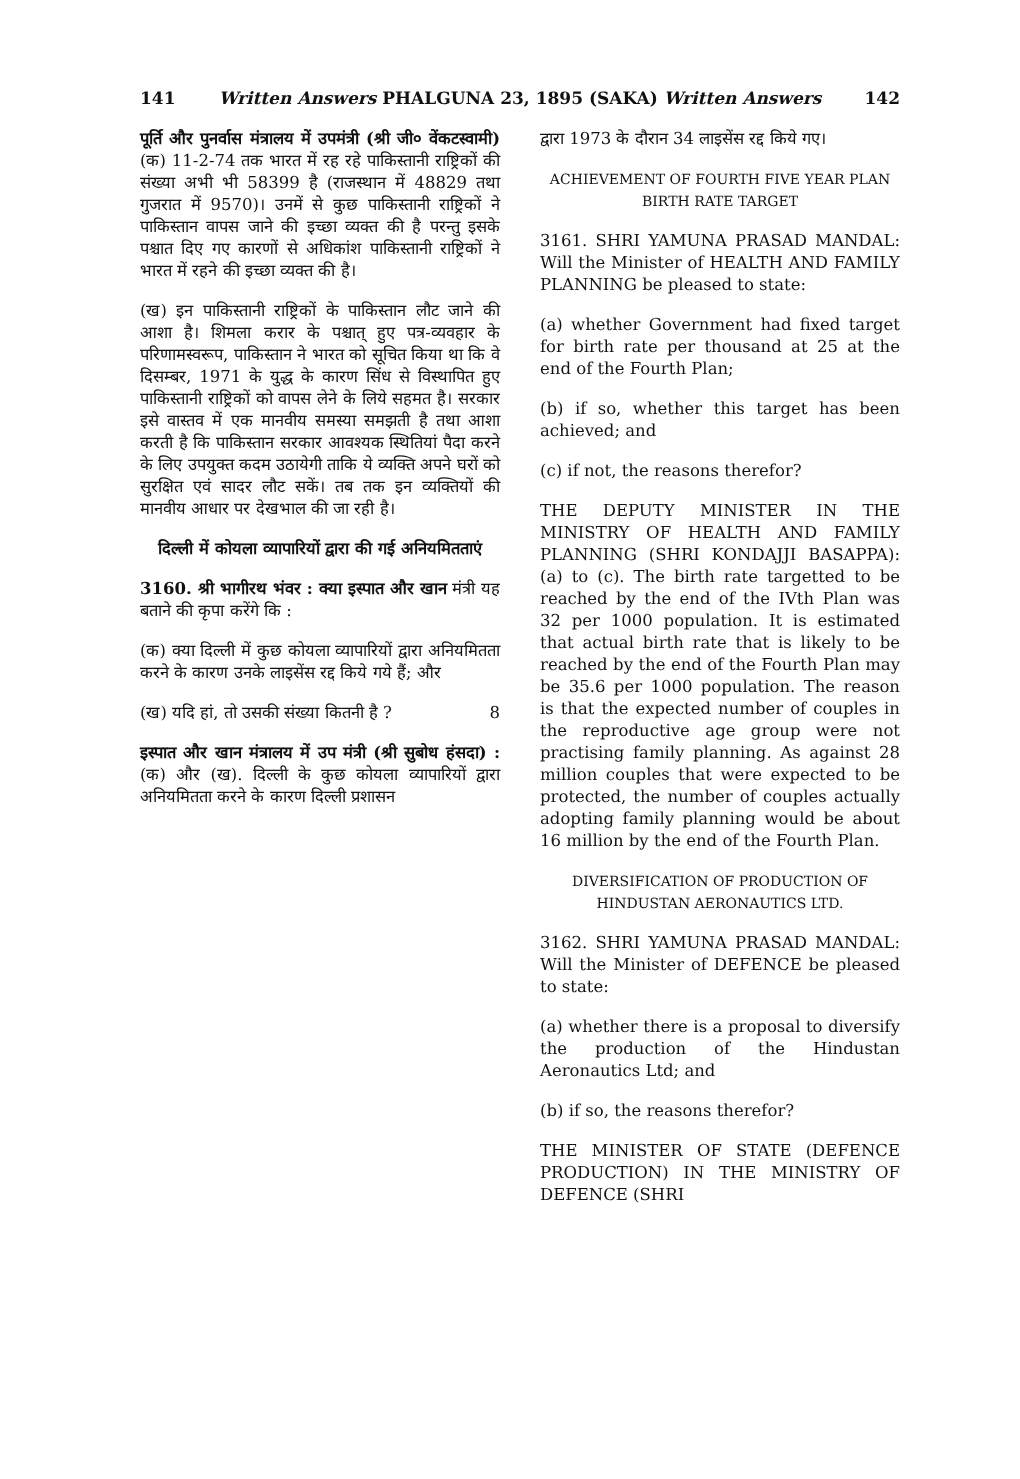141 Written Answers PHALGUNA 23, 1895 (SAKA) Written Answers 142
पूर्ति और पुनर्वास मंत्रालय में उपमंत्री (श्री जी० वेंकटस्वामी) (क) 11-2-74 तक भारत में रह रहे पाकिस्तानी राष्ट्रिकों की संख्या अभी भी 58399 है (राजस्थान में 48829 तथा गुजरात में 9570)। उनमें से कुछ पाकिस्तानी राष्ट्रिकों ने पाकिस्तान वापस जाने की इच्छा व्यक्त की है परन्तु इसके पश्चात दिए गए कारणों से अधिकांश पाकिस्तानी राष्ट्रिकों ने भारत में रहने की इच्छा व्यक्त की है।
(ख) इन पाकिस्तानी राष्ट्रिकों के पाकिस्तान लौट जाने की आशा है। शिमला करार के पश्चात् हुए पत्र-व्यवहार के परिणामस्वरूप, पाकिस्तान ने भारत को सूचित किया था कि वे दिसम्बर, 1971 के युद्ध के कारण सिंध से विस्थापित हुए पाकिस्तानी राष्ट्रिकों को वापस लेने के लिये सहमत है। सरकार इसे वास्तव में एक मानवीय समस्या समझती है तथा आशा करती है कि पाकिस्तान सरकार आवश्यक स्थितियां पैदा करने के लिए उपयुक्त कदम उठायेगी ताकि ये व्यक्ति अपने घरों को सुरक्षित एवं सादर लौट सकें। तब तक इन व्यक्तियों की मानवीय आधार पर देखभाल की जा रही है।
दिल्ली में कोयला व्यापारियों द्वारा की गई अनियमितताएं
3160. श्री भागीरथ भंवर : क्या इस्पात और खान मंत्री यह बताने की कृपा करेंगे कि :
(क) क्या दिल्ली में कुछ कोयला व्यापारियों द्वारा अनियमितता करने के कारण उनके लाइसेंस रद्द किये गये हैं; और
(ख) यदि हां, तो उसकी संख्या कितनी है ? 8
इस्पात और खान मंत्रालय में उप मंत्री (श्री सुबोध हंसदा) : (क) और (ख). दिल्ली के कुछ कोयला व्यापारियों द्वारा अनियमितता करने के कारण दिल्ली प्रशासन
द्वारा 1973 के दौरान 34 लाइसेंस रद्द किये गए।
ACHIEVEMENT OF FOURTH FIVE YEAR PLAN BIRTH RATE TARGET
3161. SHRI YAMUNA PRASAD MANDAL: Will the Minister of HEALTH AND FAMILY PLANNING be pleased to state:
(a) whether Government had fixed target for birth rate per thousand at 25 at the end of the Fourth Plan;
(b) if so, whether this target has been achieved; and
(c) if not, the reasons therefor?
THE DEPUTY MINISTER IN THE MINISTRY OF HEALTH AND FAMILY PLANNING (SHRI KONDAJJI BASAPPA): (a) to (c). The birth rate targetted to be reached by the end of the IVth Plan was 32 per 1000 population. It is estimated that actual birth rate that is likely to be reached by the end of the Fourth Plan may be 35.6 per 1000 population. The reason is that the expected number of couples in the reproductive age group were not practising family planning. As against 28 million couples that were expected to be protected, the number of couples actually adopting family planning would be about 16 million by the end of the Fourth Plan.
DIVERSIFICATION OF PRODUCTION OF HINDUSTAN AERONAUTICS LTD.
3162. SHRI YAMUNA PRASAD MANDAL: Will the Minister of DEFENCE be pleased to state:
(a) whether there is a proposal to diversify the production of the Hindustan Aeronautics Ltd; and
(b) if so, the reasons therefor?
THE MINISTER OF STATE (DEFENCE PRODUCTION) IN THE MINISTRY OF DEFENCE (SHRI